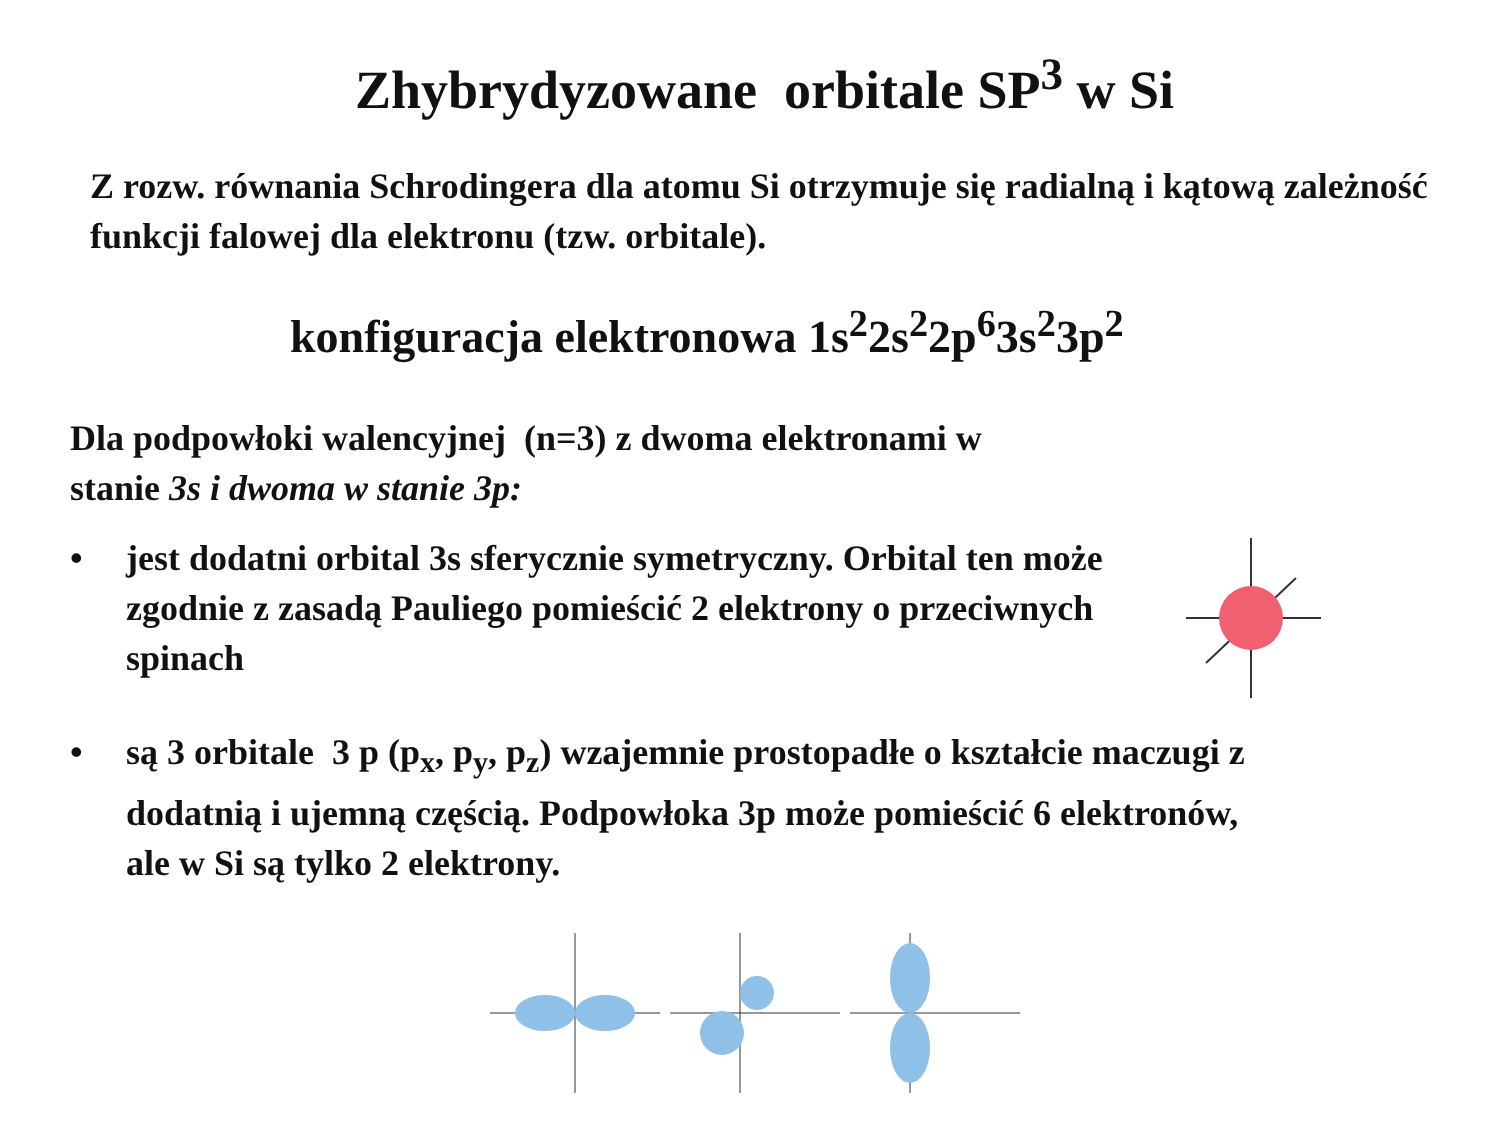Zhybrydyzowane orbitale SP<sup>3</sup> w Si
Z rozw. równania Schrodingera dla atomu Si otrzymuje się radialną i kątową zależność funkcji falowej dla elektronu (tzw. orbitale).
konfiguracja elektronowa 1s<sup>2</sup>2s<sup>2</sup>2p<sup>6</sup>3s<sup>2</sup>3p<sup>2</sup>
Dla podpowłoki walencyjnej (n=3) z dwoma elektronami w
stanie 3s i dwoma w stanie 3p:
• jest dodatni orbital 3s sferycznie symetryczny. Orbital ten może zgodnie z zasadą Pauliego pomieścić 2 elektrony o przeciwnych spinach
• są 3 orbitale 3 p (p<sub>x</sub>, p<sub>y</sub>, p<sub>z</sub>) wzajemnie prostopadłe o kształcie maczugi z dodatnią i ujemną częścią. Podpowłoka 3p może pomieścić 6 elektronów, ale w Si są tylko 2 elektrony.